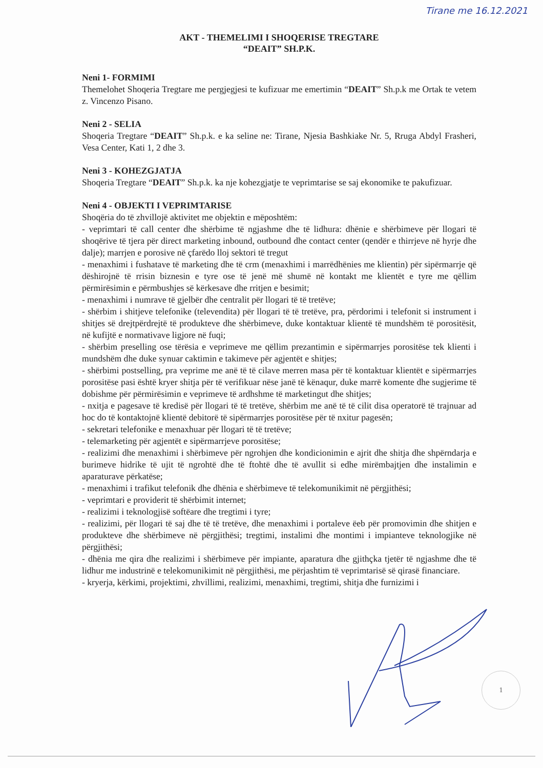Tirane me 16.12.2021
AKT - THEMELIMI I SHOQERISE TREGTARE
“DEAIT” SH.P.K.
Neni 1- FORMIMI
Themelohet Shoqeria Tregtare me pergjegjesi te kufizuar me emertimin “DEAIT” Sh.p.k me Ortak te vetem z. Vincenzo Pisano.
Neni 2 - SELIA
Shoqeria Tregtare “DEAIT” Sh.p.k. e ka seline ne: Tirane, Njesia Bashkiake Nr. 5, Rruga Abdyl Frasheri, Vesa Center, Kati 1, 2 dhe 3.
Neni 3 - KOHEZGJATJA
Shoqeria Tregtare “DEAIT” Sh.p.k. ka nje kohezgjatje te veprimtarise se saj ekonomike te pakufizuar.
Neni 4 - OBJEKTI I VEPRIMTARISE
Shoqëria do të zhvillojë aktivitet me objektin e mëposhtëm:
- veprimtari të call center dhe shërbime të ngjashme dhe të lidhura: dhënie e shërbimeve për llogari të shoqërive të tjera për direct marketing inbound, outbound dhe contact center (qendër e thirrjeve në hyrje dhe dalje); marrjen e porosive në çfarëdo lloj sektori të tregut
- menaxhimi i fushatave të marketing dhe të crm (menaxhimi i marrëdhënies me klientin) për sipërmarrje që dëshirojnë të rrisin biznesin e tyre ose të jenë më shumë në kontakt me klientët e tyre me qëllim përmirësimin e përmbushjes së kërkesave dhe rritjen e besimit;
- menaxhimi i numrave të gjelbër dhe centralit për llogari të të tretëve;
- shërbim i shitjeve telefonike (televendita) për llogari të të tretëve, pra, përdorimi i telefonit si instrument i shitjes së drejtpërdrejtë të produkteve dhe shërbimeve, duke kontaktuar klientë të mundshëm të porositësit, në kufijtë e normativave ligjore në fuqi;
- shërbim preselling ose tërësia e veprimeve me qëllim prezantimin e sipërmarrjes porositëse tek klienti i mundshëm dhe duke synuar caktimin e takimeve për agjentët e shitjes;
- shërbimi postselling, pra veprime me anë të të cilave merren masa për të kontaktuar klientët e sipërmarrjes porositëse pasi është kryer shitja për të verifikuar nëse janë të kënaqur, duke marrë komente dhe sugjerime të dobishme për përmirësimin e veprimeve të ardhshme të marketingut dhe shitjes;
- nxitja e pagesave të kredisë për llogari të të tretëve, shërbim me anë të të cilit disa operatorë të trajnuar ad hoc do të kontaktojnë klientë debitorë të sipërmarrjes porositëse për të nxitur pagesën;
- sekretari telefonike e menaxhuar për llogari të të tretëve;
- telemarketing për agjentët e sipërmarrjeve porositëse;
- realizimi dhe menaxhimi i shërbimeve për ngrohjen dhe kondicionimin e ajrit dhe shitja dhe shpërndarja e burimeve hidrike të ujit të ngrohtë dhe të ftohtë dhe të avullit si edhe mirëmbajtjen dhe instalimin e aparaturave përkatëse;
- menaxhimi i trafikut telefonik dhe dhënia e shërbimeve të telekomunikimit në përgjithësi;
- veprimtari e providerit të shërbimit internet;
- realizimi i teknologjisë softëare dhe tregtimi i tyre;
- realizimi, për llogari të saj dhe të të tretëve, dhe menaxhimi i portaleve ëeb për promovimin dhe shitjen e produkteve dhe shërbimeve në përgjithësi; tregtimi, instalimi dhe montimi i impianteve teknologjike në përgjithësi;
- dhënia me qira dhe realizimi i shërbimeve për impiante, aparatura dhe gjithçka tjetër të ngjashme dhe të lidhur me industrinë e telekomunikimit në përgjithësi, me përjashtim të veprimtarisë së qirasë financiare.
- kryerja, kërkimi, projektimi, zhvillimi, realizimi, menaxhimi, tregtimi, shitja dhe furnizimi i
1